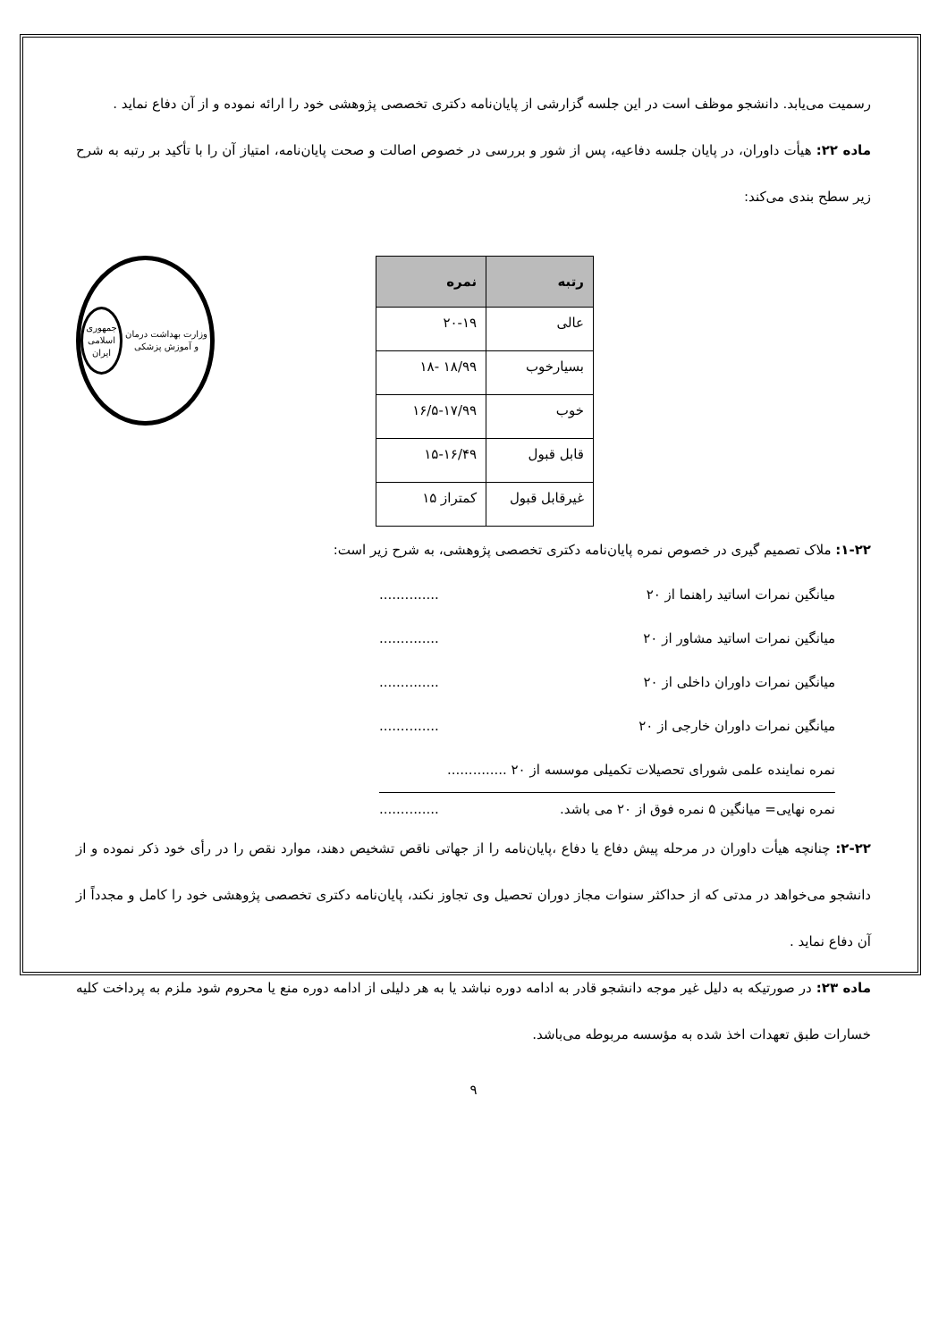رسمیت می‌یابد. دانشجو موظف است در این جلسه گزارشی از پایان‌نامه دکتری تخصصی پژوهشی خود را ارائه نموده و از آن دفاع نماید .
ماده ۲۲: هیأت داوران، در پایان جلسه دفاعیه، پس از شور و بررسی در خصوص اصالت و صحت پایان‌نامه، امتیاز آن را با تأکید بر رتبه به شرح زیر سطح بندی می‌کند:
| رتبه | نمره |
| --- | --- |
| عالی | ۲۰-۱۹ |
| بسیارخوب | ۱۸/۹۹ -۱۸ |
| خوب | ۱۶/۵-۱۷/۹۹ |
| قابل قبول | ۱۵-۱۶/۴۹ |
| غیرقابل قبول | کمتراز ۱۵ |
وزارت بهداشت درمان و آموزش پزشکی
جمهوری
اسلامی ایران
۱-۲۲: ملاک تصمیم گیری در خصوص نمره پایان‌نامه دکتری تخصصی پژوهشی، به شرح زیر است:
میانگین نمرات اساتید راهنما از ۲۰..............
میانگین نمرات اساتید مشاور از ۲۰..............
میانگین نمرات داوران داخلی از ۲۰..............
میانگین نمرات داوران خارجی از ۲۰..............
نمره نماینده علمی شورای تحصیلات تکمیلی موسسه از ۲۰ ..............
نمره نهایی= میانگین ۵ نمره فوق از ۲۰ می باشد...............
۲-۲۲: چنانچه هیأت داوران در مرحله پیش دفاع یا دفاع ،پایان‌نامه را از جهاتی ناقص تشخیص دهند، موارد نقص را در رأی خود ذکر نموده و از دانشجو می‌خواهد در مدتی که از حداکثر سنوات مجاز دوران تحصیل وی تجاوز نکند، پایان‌نامه دکتری تخصصی پژوهشی خود را کامل و مجدداً از آن دفاع نماید .
ماده ۲۳: در صورتیکه به دلیل غیر موجه دانشجو قادر به ادامه دوره نباشد یا به هر دلیلی از ادامه دوره منع یا محروم شود ملزم به پرداخت کلیه خسارات طبق تعهدات اخذ شده به مؤسسه مربوطه می‌باشد.
۹